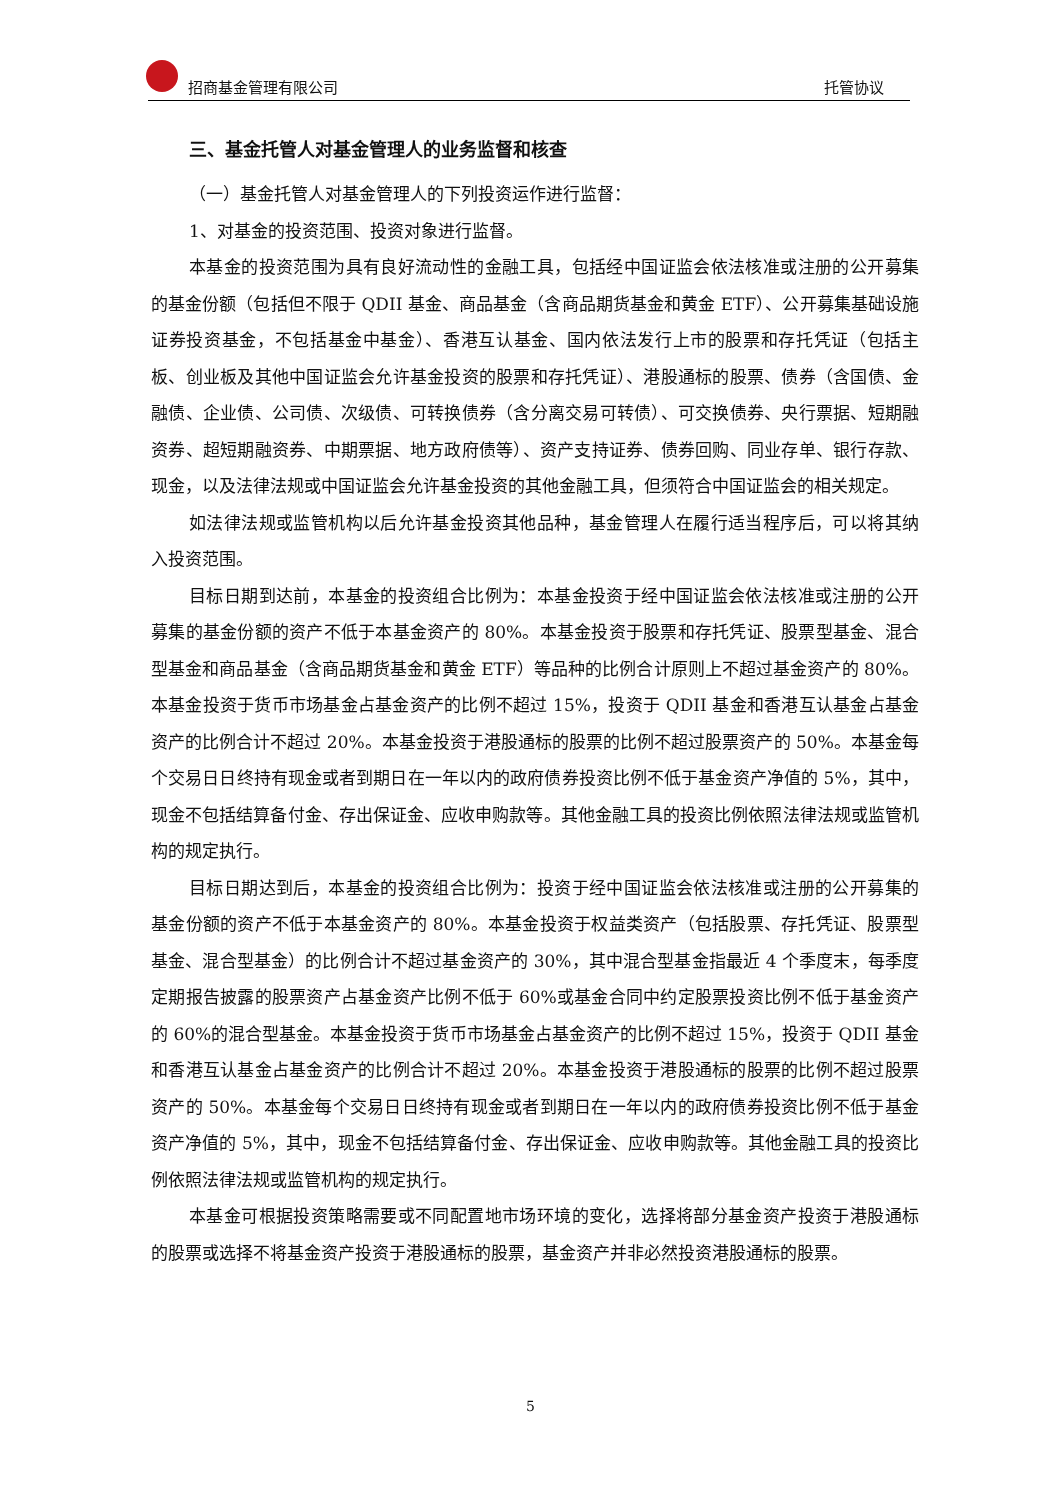招商基金管理有限公司 托管协议
三、基金托管人对基金管理人的业务监督和核查
（一）基金托管人对基金管理人的下列投资运作进行监督：
1、对基金的投资范围、投资对象进行监督。
本基金的投资范围为具有良好流动性的金融工具，包括经中国证监会依法核准或注册的公开募集的基金份额（包括但不限于 QDII 基金、商品基金（含商品期货基金和黄金 ETF）、公开募集基础设施证券投资基金，不包括基金中基金）、香港互认基金、国内依法发行上市的股票和存托凭证（包括主板、创业板及其他中国证监会允许基金投资的股票和存托凭证）、港股通标的股票、债券（含国债、金融债、企业债、公司债、次级债、可转换债券（含分离交易可转债）、可交换债券、央行票据、短期融资券、超短期融资券、中期票据、地方政府债等）、资产支持证券、债券回购、同业存单、银行存款、现金，以及法律法规或中国证监会允许基金投资的其他金融工具，但须符合中国证监会的相关规定。
如法律法规或监管机构以后允许基金投资其他品种，基金管理人在履行适当程序后，可以将其纳入投资范围。
目标日期到达前，本基金的投资组合比例为：本基金投资于经中国证监会依法核准或注册的公开募集的基金份额的资产不低于本基金资产的 80%。本基金投资于股票和存托凭证、股票型基金、混合型基金和商品基金（含商品期货基金和黄金 ETF）等品种的比例合计原则上不超过基金资产的 80%。本基金投资于货币市场基金占基金资产的比例不超过 15%，投资于 QDII 基金和香港互认基金占基金资产的比例合计不超过 20%。本基金投资于港股通标的股票的比例不超过股票资产的 50%。本基金每个交易日日终持有现金或者到期日在一年以内的政府债券投资比例不低于基金资产净值的 5%，其中，现金不包括结算备付金、存出保证金、应收申购款等。其他金融工具的投资比例依照法律法规或监管机构的规定执行。
目标日期达到后，本基金的投资组合比例为：投资于经中国证监会依法核准或注册的公开募集的基金份额的资产不低于本基金资产的 80%。本基金投资于权益类资产（包括股票、存托凭证、股票型基金、混合型基金）的比例合计不超过基金资产的 30%，其中混合型基金指最近 4 个季度末，每季度定期报告披露的股票资产占基金资产比例不低于 60%或基金合同中约定股票投资比例不低于基金资产的 60%的混合型基金。本基金投资于货币市场基金占基金资产的比例不超过 15%，投资于 QDII 基金和香港互认基金占基金资产的比例合计不超过 20%。本基金投资于港股通标的股票的比例不超过股票资产的 50%。本基金每个交易日日终持有现金或者到期日在一年以内的政府债券投资比例不低于基金资产净值的 5%，其中，现金不包括结算备付金、存出保证金、应收申购款等。其他金融工具的投资比例依照法律法规或监管机构的规定执行。
本基金可根据投资策略需要或不同配置地市场环境的变化，选择将部分基金资产投资于港股通标的股票或选择不将基金资产投资于港股通标的股票，基金资产并非必然投资港股通标的股票。
5